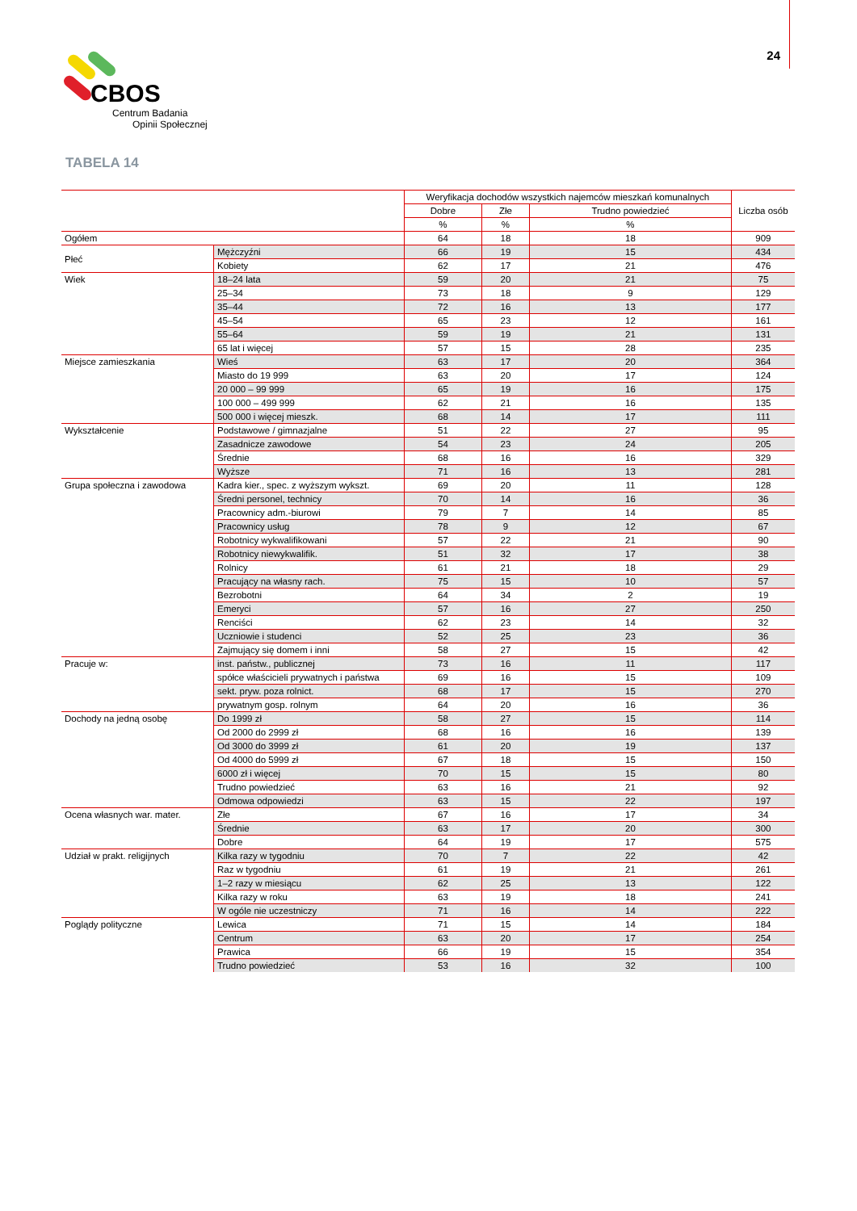24
CBOS
Centrum Badania
Opinii Społecznej
TABELA 14
| | | Weryfikacja dochodów wszystkich najemców mieszkań komunalnych | | | Liczba osób |
| --- | --- | --- | --- | --- | --- |
| | | Dobre | Złe | Trudno powiedzieć | |
| | | % | % | % | |
| Ogółem | | 64 | 18 | 18 | 909 |
| Płeć | Mężczyźni | 66 | 19 | 15 | 434 |
| | Kobiety | 62 | 17 | 21 | 476 |
| Wiek | 18–24 lata | 59 | 20 | 21 | 75 |
| | 25–34 | 73 | 18 | 9 | 129 |
| | 35–44 | 72 | 16 | 13 | 177 |
| | 45–54 | 65 | 23 | 12 | 161 |
| | 55–64 | 59 | 19 | 21 | 131 |
| | 65 lat i więcej | 57 | 15 | 28 | 235 |
| Miejsce zamieszkania | Wieś | 63 | 17 | 20 | 364 |
| | Miasto do 19 999 | 63 | 20 | 17 | 124 |
| | 20 000 – 99 999 | 65 | 19 | 16 | 175 |
| | 100 000 – 499 999 | 62 | 21 | 16 | 135 |
| | 500 000 i więcej mieszk. | 68 | 14 | 17 | 111 |
| Wykształcenie | Podstawowe / gimnazjalne | 51 | 22 | 27 | 95 |
| | Zasadnicze zawodowe | 54 | 23 | 24 | 205 |
| | Średnie | 68 | 16 | 16 | 329 |
| | Wyższe | 71 | 16 | 13 | 281 |
| Grupa społeczna i zawodowa | Kadra kier., spec. z wyższym wykszt. | 69 | 20 | 11 | 128 |
| | Średni personel, technicy | 70 | 14 | 16 | 36 |
| | Pracownicy adm.-biurowi | 79 | 7 | 14 | 85 |
| | Pracownicy usług | 78 | 9 | 12 | 67 |
| | Robotnicy wykwalifikowani | 57 | 22 | 21 | 90 |
| | Robotnicy niewykwalifik. | 51 | 32 | 17 | 38 |
| | Rolnicy | 61 | 21 | 18 | 29 |
| | Pracujący na własny rach. | 75 | 15 | 10 | 57 |
| | Bezrobotni | 64 | 34 | 2 | 19 |
| | Emeryci | 57 | 16 | 27 | 250 |
| | Renciści | 62 | 23 | 14 | 32 |
| | Uczniowie i studenci | 52 | 25 | 23 | 36 |
| | Zajmujący się domem i inni | 58 | 27 | 15 | 42 |
| Pracuje w: | inst. państw., publicznej | 73 | 16 | 11 | 117 |
| | spółce właścicieli prywatnych i państwa | 69 | 16 | 15 | 109 |
| | sekt. pryw. poza rolnict. | 68 | 17 | 15 | 270 |
| | prywatnym gosp. rolnym | 64 | 20 | 16 | 36 |
| Dochody na jedną osobę | Do 1999 zł | 58 | 27 | 15 | 114 |
| | Od 2000 do 2999 zł | 68 | 16 | 16 | 139 |
| | Od 3000 do 3999 zł | 61 | 20 | 19 | 137 |
| | Od 4000 do 5999 zł | 67 | 18 | 15 | 150 |
| | 6000 zł i więcej | 70 | 15 | 15 | 80 |
| | Trudno powiedzieć | 63 | 16 | 21 | 92 |
| | Odmowa odpowiedzi | 63 | 15 | 22 | 197 |
| Ocena własnych war. mater. | Złe | 67 | 16 | 17 | 34 |
| | Średnie | 63 | 17 | 20 | 300 |
| | Dobre | 64 | 19 | 17 | 575 |
| Udział w prakt. religijnych | Kilka razy w tygodniu | 70 | 7 | 22 | 42 |
| | Raz w tygodniu | 61 | 19 | 21 | 261 |
| | 1–2 razy w miesiącu | 62 | 25 | 13 | 122 |
| | Kilka razy w roku | 63 | 19 | 18 | 241 |
| | W ogóle nie uczestniczy | 71 | 16 | 14 | 222 |
| Poglądy polityczne | Lewica | 71 | 15 | 14 | 184 |
| | Centrum | 63 | 20 | 17 | 254 |
| | Prawica | 66 | 19 | 15 | 354 |
| | Trudno powiedzieć | 53 | 16 | 32 | 100 |